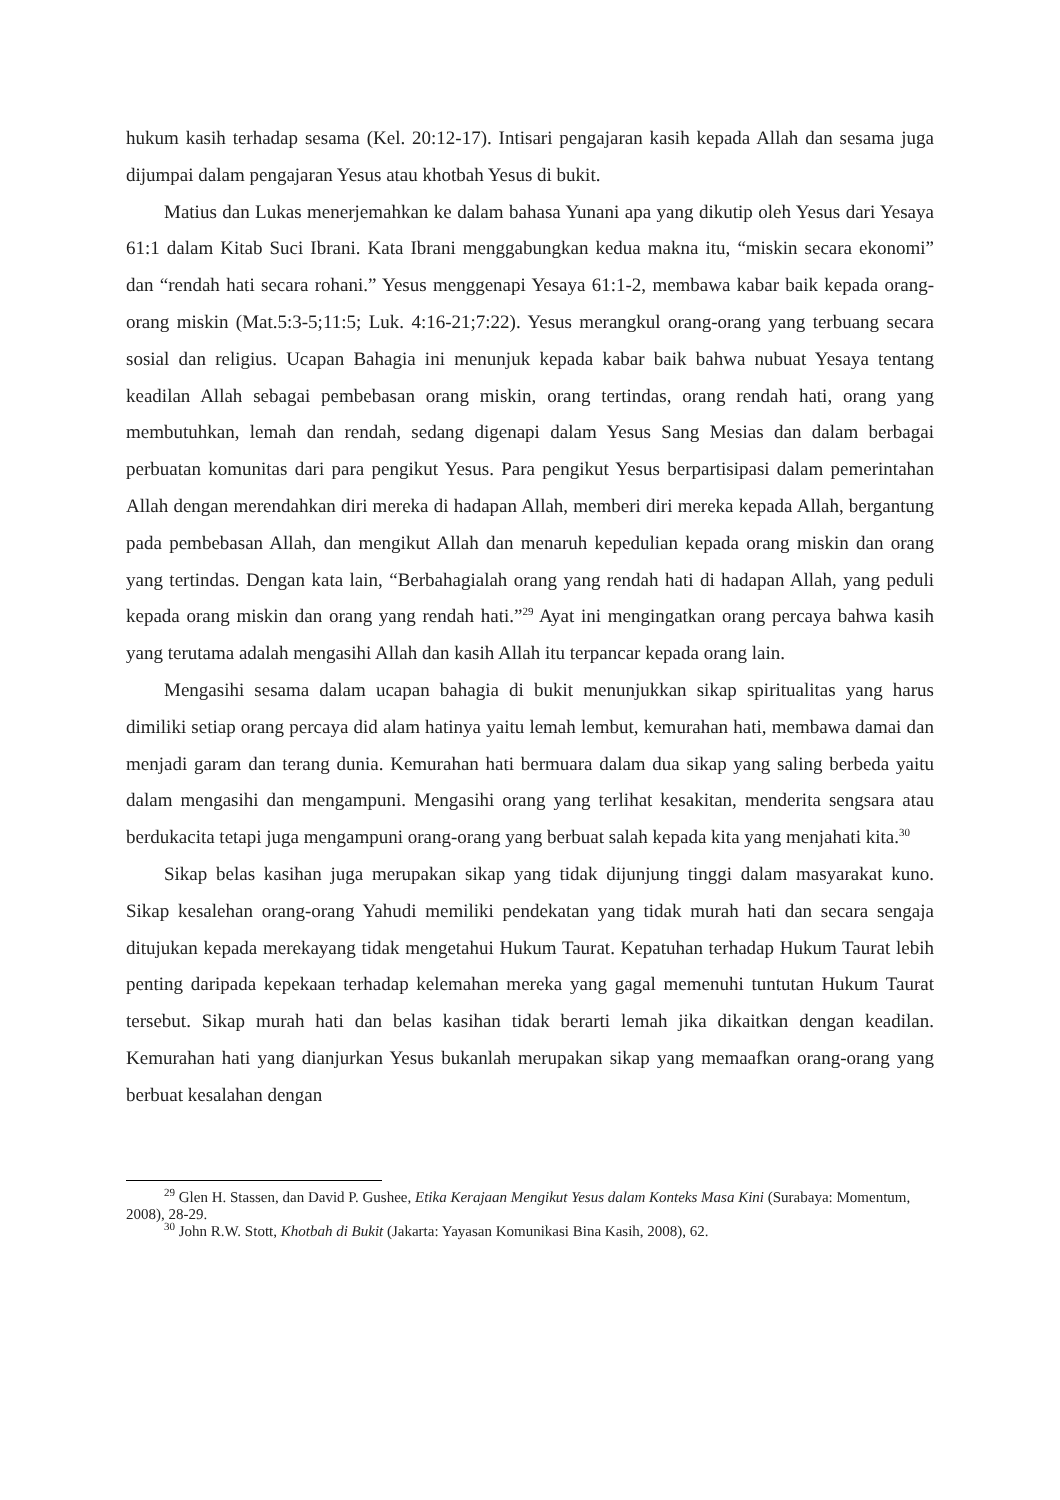hukum kasih terhadap sesama (Kel. 20:12-17). Intisari pengajaran kasih kepada Allah dan sesama juga dijumpai dalam pengajaran Yesus atau khotbah Yesus di bukit.
Matius dan Lukas menerjemahkan ke dalam bahasa Yunani apa yang dikutip oleh Yesus dari Yesaya 61:1 dalam Kitab Suci Ibrani. Kata Ibrani menggabungkan kedua makna itu, “miskin secara ekonomi” dan “rendah hati secara rohani.” Yesus menggenapi Yesaya 61:1-2, membawa kabar baik kepada orang-orang miskin (Mat.5:3-5;11:5; Luk. 4:16-21;7:22). Yesus merangkul orang-orang yang terbuang secara sosial dan religius. Ucapan Bahagia ini menunjuk kepada kabar baik bahwa nubuat Yesaya tentang keadilan Allah sebagai pembebasan orang miskin, orang tertindas, orang rendah hati, orang yang membutuhkan, lemah dan rendah, sedang digenapi dalam Yesus Sang Mesias dan dalam berbagai perbuatan komunitas dari para pengikut Yesus. Para pengikut Yesus berpartisipasi dalam pemerintahan Allah dengan merendahkan diri mereka di hadapan Allah, memberi diri mereka kepada Allah, bergantung pada pembebasan Allah, dan mengikut Allah dan menaruh kepedulian kepada orang miskin dan orang yang tertindas. Dengan kata lain, “Berbahagialah orang yang rendah hati di hadapan Allah, yang peduli kepada orang miskin dan orang yang rendah hati.”<sup>29</sup> Ayat ini mengingatkan orang percaya bahwa kasih yang terutama adalah mengasihi Allah dan kasih Allah itu terpancar kepada orang lain.
Mengasihi sesama dalam ucapan bahagia di bukit menunjukkan sikap spiritualitas yang harus dimiliki setiap orang percaya did alam hatinya yaitu lemah lembut, kemurahan hati, membawa damai dan menjadi garam dan terang dunia. Kemurahan hati bermuara dalam dua sikap yang saling berbeda yaitu dalam mengasihi dan mengampuni. Mengasihi orang yang terlihat kesakitan, menderita sengsara atau berdukacita tetapi juga mengampuni orang-orang yang berbuat salah kepada kita yang menjahati kita.<sup>30</sup>
Sikap belas kasihan juga merupakan sikap yang tidak dijunjung tinggi dalam masyarakat kuno. Sikap kesalehan orang-orang Yahudi memiliki pendekatan yang tidak murah hati dan secara sengaja ditujukan kepada merekayang tidak mengetahui Hukum Taurat. Kepatuhan terhadap Hukum Taurat lebih penting daripada kepekaan terhadap kelemahan mereka yang gagal memenuhi tuntutan Hukum Taurat tersebut. Sikap murah hati dan belas kasihan tidak berarti lemah jika dikaitkan dengan keadilan. Kemurahan hati yang dianjurkan Yesus bukanlah merupakan sikap yang memaafkan orang-orang yang berbuat kesalahan dengan
<sup>29</sup> Glen H. Stassen, dan David P. Gushee, Etika Kerajaan Mengikut Yesus dalam Konteks Masa Kini (Surabaya: Momentum, 2008), 28-29.
<sup>30</sup> John R.W. Stott, Khotbah di Bukit (Jakarta: Yayasan Komunikasi Bina Kasih, 2008), 62.